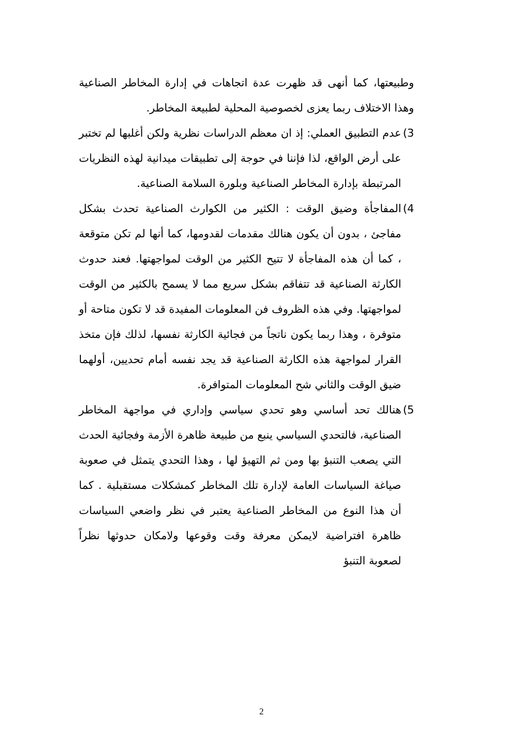وطبيعتها، كما أنهى قد ظهرت عدة اتجاهات في إدارة المخاطر الصناعية وهذا الاختلاف ربما يعزى لخصوصية المحلية لطبيعة المخاطر.
3)
عدم التطبيق العملي: إذ ان معظم الدراسات نظرية ولكن أغلبها لم تختبر على أرض الواقع، لذا فإننا في حوجة إلى تطبيقات ميدانية لهذه النظريات المرتبطة بإدارة المخاطر الصناعية وبلورة السلامة الصناعية.
4)
المفاجأة وضيق الوقت : الكثير من الكوارث الصناعية تحدث بشكل مفاجئ ، بدون أن يكون هنالك مقدمات لقدومها، كما أنها لم تكن متوقعة ، كما أن هذه المفاجأة لا تتيح الكثير من الوقت لمواجهتها. فعند حدوث الكارثة الصناعية قد تتفاقم بشكل سريع مما لا يسمح بالكثير من الوقت لمواجهتها. وفي هذه الظروف فن المعلومات المفيدة قد لا تكون متاحة أو متوفرة ، وهذا ربما يكون ناتجاً من فجائية الكارثة نفسها، لذلك فإن متخذ القرار لمواجهة هذه الكارثة الصناعية قد يجد نفسه أمام تحديين، أولهما ضيق الوقت والثاني شح المعلومات المتوافرة.
5)
هنالك تحد أساسي وهو تحدي سياسي وإداري في مواجهة المخاطر الصناعية، فالتحدي السياسي ينبع من طبيعة ظاهرة الأزمة وفجائية الحدث التي يصعب التنبؤ بها ومن ثم التهيؤ لها ، وهذا التحدي يتمثل في صعوبة صياغة السياسات العامة لإدارة تلك المخاطر كمشكلات مستقبلية . كما أن هذا النوع من المخاطر الصناعية يعتبر في نظر واضعي السياسات ظاهرة افتراضية لايمكن معرفة وقت وقوعها ولامكان حدوثها نظراً لصعوبة التنبؤ
2